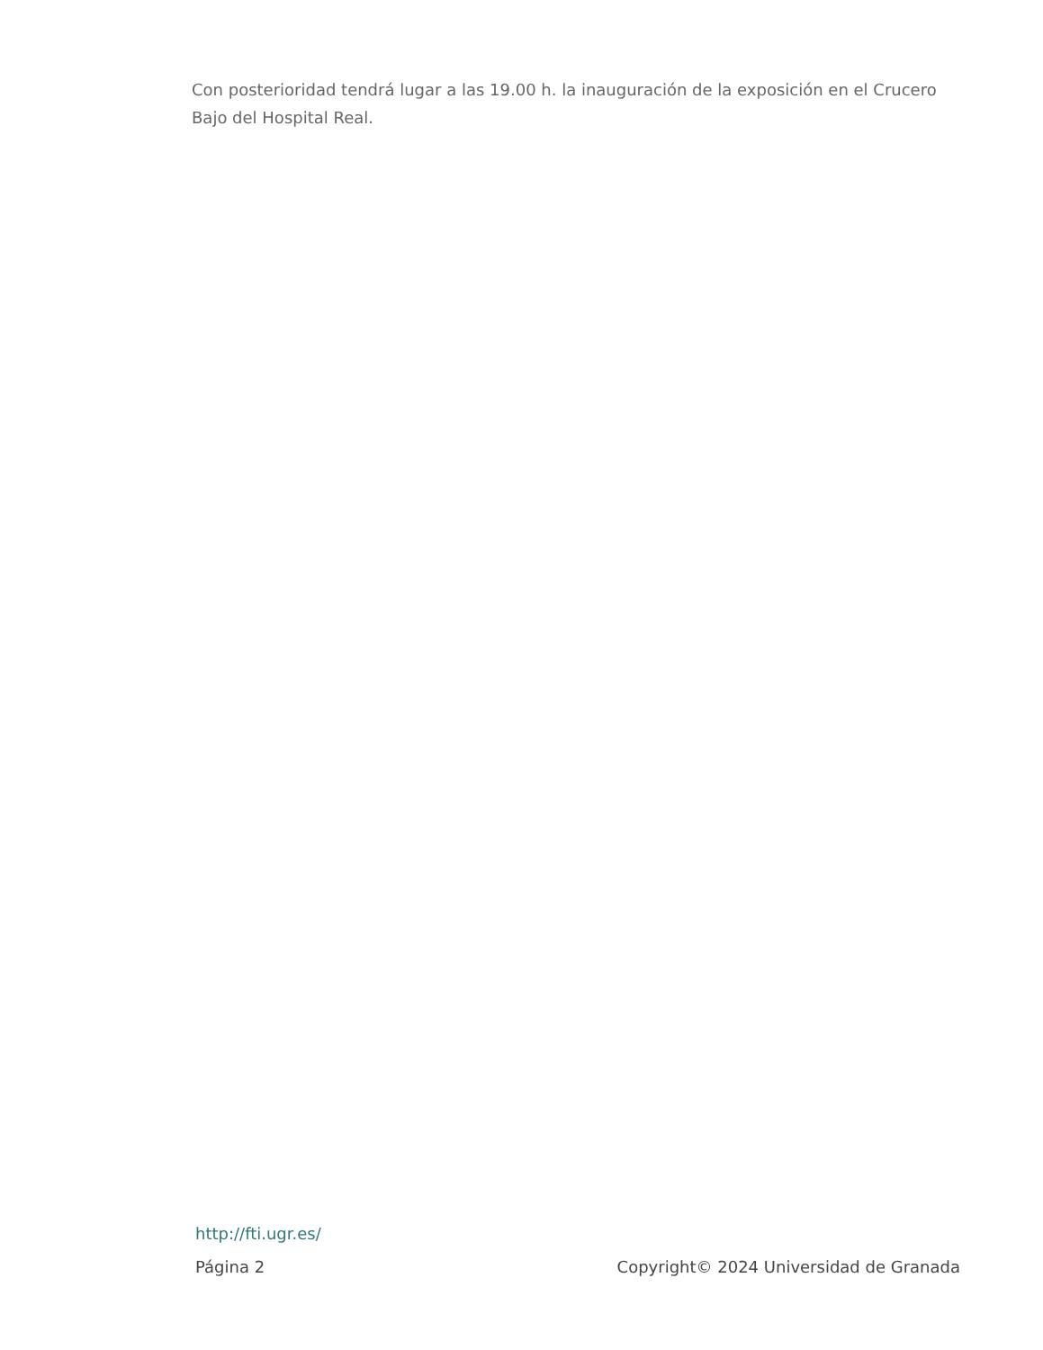Con posterioridad tendrá lugar a las 19.00 h. la inauguración de la exposición en el Crucero Bajo del Hospital Real.
http://fti.ugr.es/
Página 2 Copyright© 2024 Universidad de Granada